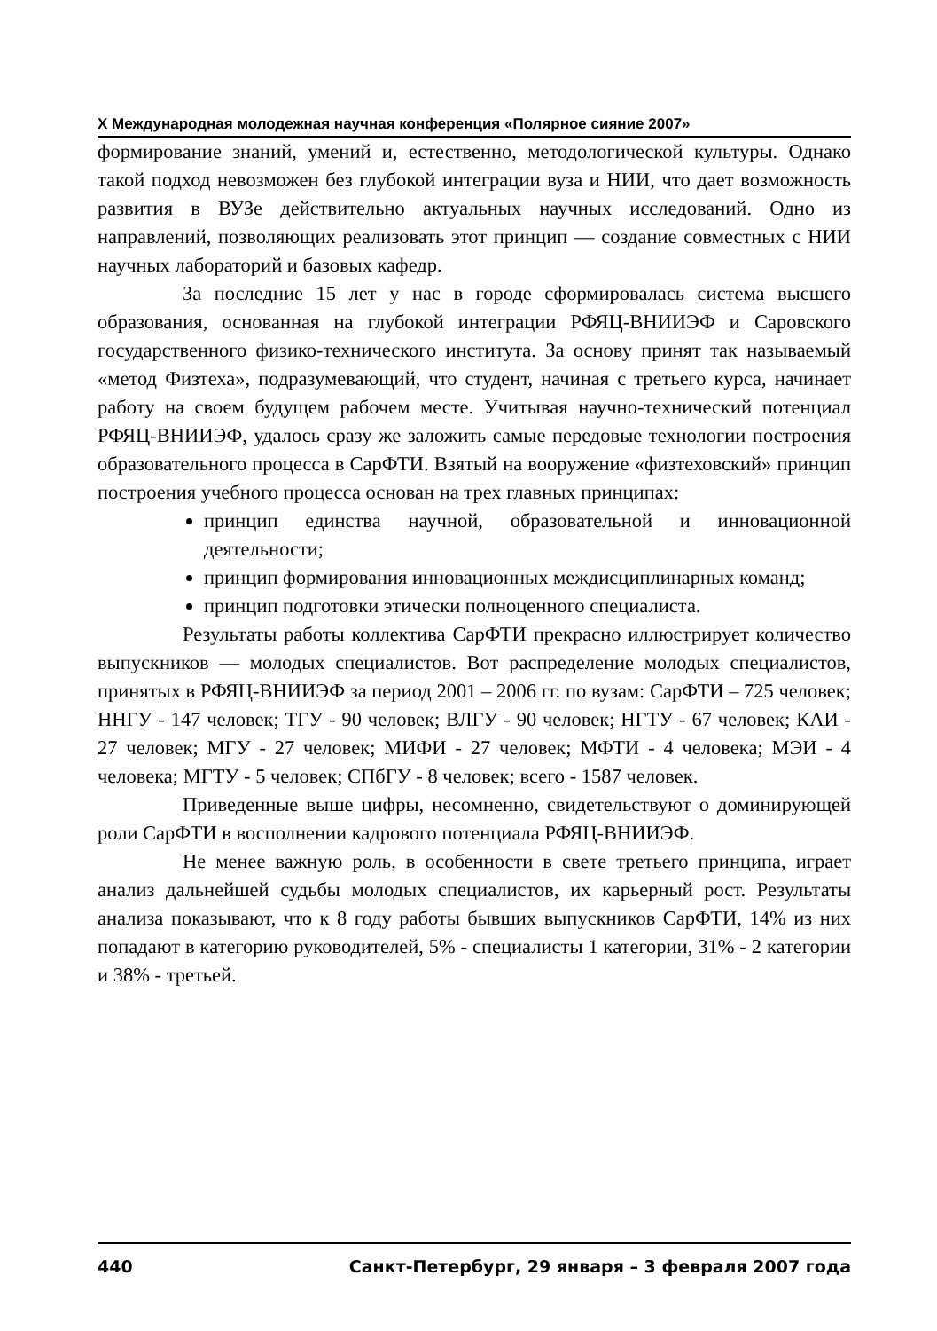X Международная молодежная научная конференция «Полярное сияние 2007»
формирование знаний, умений и, естественно, методологической культуры. Однако такой подход невозможен без глубокой интеграции вуза и НИИ, что дает возможность развития в ВУЗе действительно актуальных научных исследований. Одно из направлений, позволяющих реализовать этот принцип — создание совместных с НИИ научных лабораторий и базовых кафедр.
За последние 15 лет у нас в городе сформировалась система высшего образования, основанная на глубокой интеграции РФЯЦ-ВНИИЭФ и Саровского государственного физико-технического института. За основу принят так называемый «метод Физтеха», подразумевающий, что студент, начиная с третьего курса, начинает работу на своем будущем рабочем месте. Учитывая научно-технический потенциал РФЯЦ-ВНИИЭФ, удалось сразу же заложить самые передовые технологии построения образовательного процесса в СарФТИ. Взятый на вооружение «физтеховский» принцип построения учебного процесса основан на трех главных принципах:
принцип единства научной, образовательной и инновационной деятельности;
принцип формирования инновационных междисциплинарных команд;
принцип подготовки этически полноценного специалиста.
Результаты работы коллектива СарФТИ прекрасно иллюстрирует количество выпускников — молодых специалистов. Вот распределение молодых специалистов, принятых в РФЯЦ-ВНИИЭФ за период 2001 – 2006 гг. по вузам: СарФТИ – 725 человек; ННГУ - 147 человек; ТГУ - 90 человек; ВЛГУ - 90 человек; НГТУ - 67 человек; КАИ - 27 человек; МГУ - 27 человек; МИФИ - 27 человек; МФТИ - 4 человека; МЭИ - 4 человека; МГТУ - 5 человек; СПбГУ - 8 человек; всего - 1587 человек.
Приведенные выше цифры, несомненно, свидетельствуют о доминирующей роли СарФТИ в восполнении кадрового потенциала РФЯЦ-ВНИИЭФ.
Не менее важную роль, в особенности в свете третьего принципа, играет анализ дальнейшей судьбы молодых специалистов, их карьерный рост. Результаты анализа показывают, что к 8 году работы бывших выпускников СарФТИ, 14% из них попадают в категорию руководителей, 5% - специалисты 1 категории, 31% - 2 категории и 38% - третьей.
440 Санкт-Петербург, 29 января – 3 февраля 2007 года